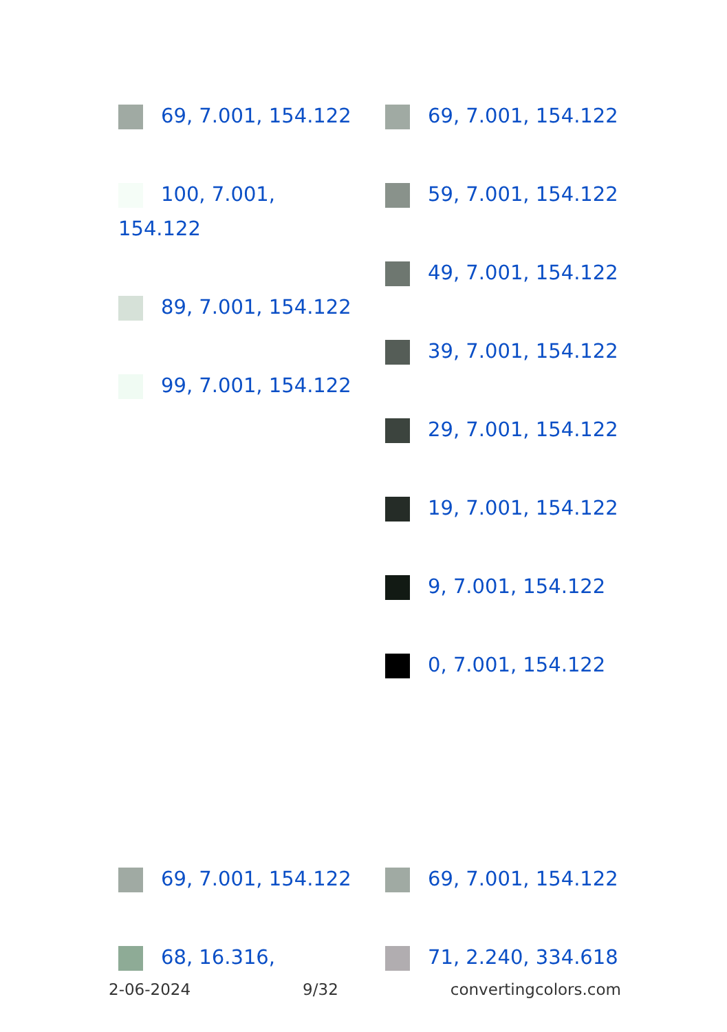69, 7.001, 154.122
100, 7.001, 154.122
89, 7.001, 154.122
99, 7.001, 154.122
69, 7.001, 154.122
59, 7.001, 154.122
49, 7.001, 154.122
39, 7.001, 154.122
29, 7.001, 154.122
19, 7.001, 154.122
9, 7.001, 154.122
0, 7.001, 154.122
69, 7.001, 154.122
68, 16.316,
69, 7.001, 154.122
71, 2.240, 334.618
2-06-2024 9/32 convertingcolors.com